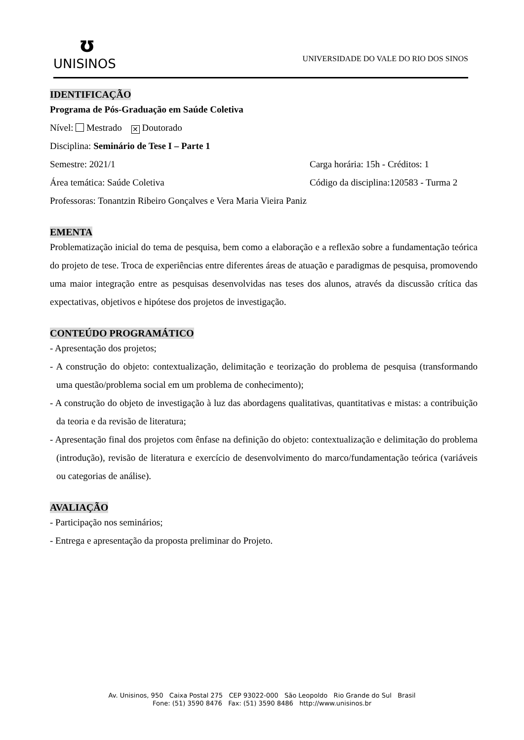ʊ
UNISINOS
UNIVERSIDADE DO VALE DO RIO DOS SINOS
IDENTIFICAÇÃO
Programa de Pós-Graduação em Saúde Coletiva
Nível: Mestrado ✕ Doutorado
Disciplina: Seminário de Tese I – Parte 1
Semestre: 2021/1 Carga horária: 15h - Créditos: 1
Área temática: Saúde Coletiva Código da disciplina:120583 - Turma 2
Professoras: Tonantzin Ribeiro Gonçalves e Vera Maria Vieira Paniz
EMENTA
Problematização inicial do tema de pesquisa, bem como a elaboração e a reflexão sobre a fundamentação teórica do projeto de tese. Troca de experiências entre diferentes áreas de atuação e paradigmas de pesquisa, promovendo uma maior integração entre as pesquisas desenvolvidas nas teses dos alunos, através da discussão crítica das expectativas, objetivos e hipótese dos projetos de investigação.
CONTEÚDO PROGRAMÁTICO
- Apresentação dos projetos;
- A construção do objeto: contextualização, delimitação e teorização do problema de pesquisa (transformando uma questão/problema social em um problema de conhecimento);
- A construção do objeto de investigação à luz das abordagens qualitativas, quantitativas e mistas: a contribuição da teoria e da revisão de literatura;
- Apresentação final dos projetos com ênfase na definição do objeto: contextualização e delimitação do problema (introdução), revisão de literatura e exercício de desenvolvimento do marco/fundamentação teórica (variáveis ou categorias de análise).
AVALIAÇÃO
- Participação nos seminários;
- Entrega e apresentação da proposta preliminar do Projeto.
Av. Unisinos, 950 Caixa Postal 275 CEP 93022-000 São Leopoldo Rio Grande do Sul Brasil
Fone: (51) 3590 8476 Fax: (51) 3590 8486 http://www.unisinos.br